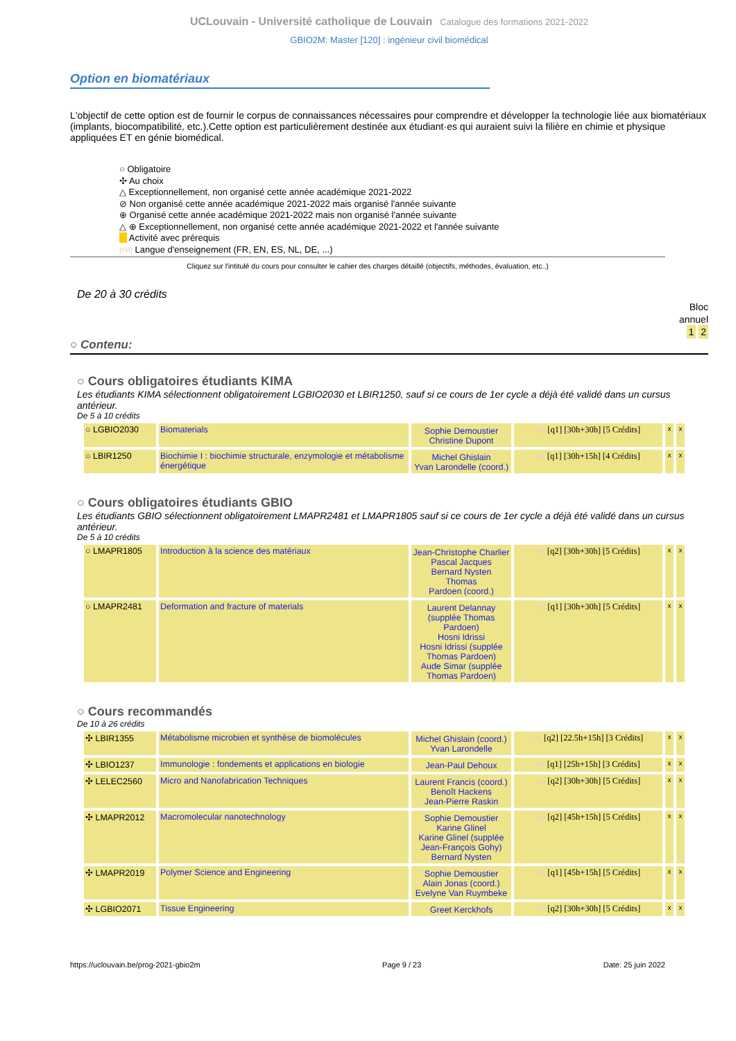UCLouvain - Université catholique de Louvain Catalogue des formations 2021-2022
GBIO2M: Master [120] : ingénieur civil biomédical
Option en biomatériaux
L'objectif de cette option est de fournir le corpus de connaissances nécessaires pour comprendre et développer la technologie liée aux biomatériaux (implants, biocompatibilité, etc.).Cette option est particulièrement destinée aux étudiant·es qui auraient suivi la filière en chimie et physique appliquées ET en génie biomédical.
○ Obligatoire
✣ Au choix
△ Exceptionnellement, non organisé cette année académique 2021-2022
⊘ Non organisé cette année académique 2021-2022 mais organisé l'année suivante
⊕ Organisé cette année académique 2021-2022 mais non organisé l'année suivante
△ ⊕ Exceptionnellement, non organisé cette année académique 2021-2022 et l'année suivante
Activité avec prérequis
[FR] Langue d'enseignement (FR, EN, ES, NL, DE, ...)
Cliquez sur l'intitulé du cours pour consulter le cahier des charges détaillé (objectifs, méthodes, évaluation, etc..)
De 20 à 30 crédits
Bloc
annuel
1 2
○ Contenu:
○ Cours obligatoires étudiants KIMA
Les étudiants KIMA sélectionnent obligatoirement LGBIO2030 et LBIR1250, sauf si ce cours de 1er cycle a déjà été validé dans un cursus antérieur.
De 5 à 10 crédits
| ○ LGBIO2030 | Biomaterials | Sophie Demoustier Christine Dupont | EN [q1] [30h+30h] [5 Crédits] | x | x |
| ○ LBIR1250 | Biochimie I : biochimie structurale, enzymologie et métabolisme énergétique | Michel Ghislain Yvan Larondelle (coord.) | FR [q1] [30h+15h] [4 Crédits] | x | x |
○ Cours obligatoires étudiants GBIO
Les étudiants GBIO sélectionnent obligatoirement LMAPR2481 et LMAPR1805 sauf si ce cours de 1er cycle a déjà été validé dans un cursus antérieur.
De 5 à 10 crédits
| ○ LMAPR1805 | Introduction à la science des matériaux | Jean-Christophe Charlier Pascal Jacques Bernard Nysten Thomas Pardoen (coord.) | FR [q2] [30h+30h] [5 Crédits] | x | x |
| ○ LMAPR2481 | Deformation and fracture of materials | Laurent Delannay (supplée Thomas Pardoen) Hosni Idrissi Hosni Idrissi (supplée Thomas Pardoen) Aude Simar (supplée Thomas Pardoen) | EN [q1] [30h+30h] [5 Crédits] | x | x |
○ Cours recommandés
De 10 à 26 crédits
| ✣ LBIR1355 | Métabolisme microbien et synthèse de biomolécules | Michel Ghislain (coord.) Yvan Larondelle | FR [q2] [22.5h+15h] [3 Crédits] | x | x |
| ✣ LBIO1237 | Immunologie : fondements et applications en biologie | Jean-Paul Dehoux | FR [q1] [25h+15h] [3 Crédits] | x | x |
| ✣ LELEC2560 | Micro and Nanofabrication Techniques | Laurent Francis (coord.) Benoît Hackens Jean-Pierre Raskin | EN [q2] [30h+30h] [5 Crédits] | x | x |
| ✣ LMAPR2012 | Macromolecular nanotechnology | Sophie Demoustier Karine Glinel Karine Glinel (supplée Jean-François Gohy) Bernard Nysten | EN [q2] [45h+15h] [5 Crédits] | x | x |
| ✣ LMAPR2019 | Polymer Science and Engineering | Sophie Demoustier Alain Jonas (coord.) Evelyne Van Ruymbeke | EN [q1] [45h+15h] [5 Crédits] | x | x |
| ✣ LGBIO2071 | Tissue Engineering | Greet Kerckhofs | EN [q2] [30h+30h] [5 Crédits] | x | x |
https://uclouvain.be/prog-2021-gbio2m Page 9 / 23 Date: 25 juin 2022